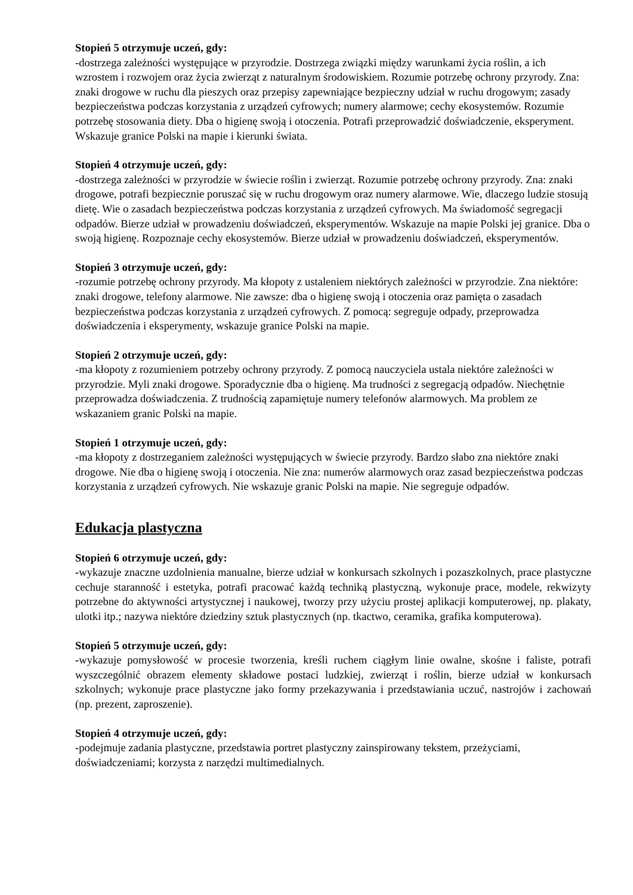Stopień 5 otrzymuje uczeń, gdy:
-dostrzega zależności występujące w przyrodzie. Dostrzega związki między warunkami życia roślin, a ich wzrostem i rozwojem oraz życia zwierząt z naturalnym środowiskiem. Rozumie potrzebę ochrony przyrody. Zna: znaki drogowe w ruchu dla pieszych oraz przepisy zapewniające bezpieczny udział w ruchu drogowym; zasady bezpieczeństwa podczas korzystania z urządzeń cyfrowych; numery alarmowe; cechy ekosystemów. Rozumie potrzebę stosowania diety. Dba o higienę swoją i otoczenia. Potrafi przeprowadzić doświadczenie, eksperyment. Wskazuje granice Polski na mapie i kierunki świata.
Stopień 4 otrzymuje uczeń, gdy:
-dostrzega zależności w przyrodzie w świecie roślin i zwierząt. Rozumie potrzebę ochrony przyrody. Zna: znaki drogowe, potrafi bezpiecznie poruszać się w ruchu drogowym oraz numery alarmowe. Wie, dlaczego ludzie stosują dietę. Wie o zasadach bezpieczeństwa podczas korzystania z urządzeń cyfrowych. Ma świadomość segregacji odpadów. Bierze udział w prowadzeniu doświadczeń, eksperymentów. Wskazuje na mapie Polski jej granice. Dba o swoją higienę. Rozpoznaje cechy ekosystemów. Bierze udział w prowadzeniu doświadczeń, eksperymentów.
Stopień 3 otrzymuje uczeń, gdy:
-rozumie potrzebę ochrony przyrody. Ma kłopoty z ustaleniem niektórych zależności w przyrodzie. Zna niektóre: znaki drogowe, telefony alarmowe. Nie zawsze: dba o higienę swoją i otoczenia oraz pamięta o zasadach bezpieczeństwa podczas korzystania z urządzeń cyfrowych. Z pomocą: segreguje odpady, przeprowadza doświadczenia i eksperymenty, wskazuje granice Polski na mapie.
Stopień 2 otrzymuje uczeń, gdy:
-ma kłopoty z rozumieniem potrzeby ochrony przyrody. Z pomocą nauczyciela ustala niektóre zależności w przyrodzie. Myli znaki drogowe. Sporadycznie dba o higienę. Ma trudności z segregacją odpadów. Niechętnie przeprowadza doświadczenia. Z trudnością zapamiętuje numery telefonów alarmowych. Ma problem ze wskazaniem granic Polski na mapie.
Stopień 1 otrzymuje uczeń, gdy:
-ma kłopoty z dostrzeganiem zależności występujących w świecie przyrody. Bardzo słabo zna niektóre znaki drogowe. Nie dba o higienę swoją i otoczenia. Nie zna: numerów alarmowych oraz zasad bezpieczeństwa podczas korzystania z urządzeń cyfrowych. Nie wskazuje granic Polski na mapie. Nie segreguje odpadów.
Edukacja plastyczna
Stopień 6 otrzymuje uczeń, gdy:
-wykazuje znaczne uzdolnienia manualne, bierze udział w konkursach szkolnych i pozaszkolnych, prace plastyczne cechuje staranność i estetyka, potrafi pracować każdą techniką plastyczną, wykonuje prace, modele, rekwizyty potrzebne do aktywności artystycznej i naukowej, tworzy przy użyciu prostej aplikacji komputerowej, np. plakaty, ulotki itp.; nazywa niektóre dziedziny sztuk plastycznych (np. tkactwo, ceramika, grafika komputerowa).
Stopień 5 otrzymuje uczeń, gdy:
-wykazuje pomysłowość w procesie tworzenia, kreśli ruchem ciągłym linie owalne, skośne i faliste, potrafi wyszczególnić obrazem elementy składowe postaci ludzkiej, zwierząt i roślin, bierze udział w konkursach szkolnych; wykonuje prace plastyczne jako formy przekazywania i przedstawiania uczuć, nastrojów i zachowań (np. prezent, zaproszenie).
Stopień 4 otrzymuje uczeń, gdy:
-podejmuje zadania plastyczne, przedstawia portret plastyczny zainspirowany tekstem, przeżyciami, doświadczeniami; korzysta z narzędzi multimedialnych.